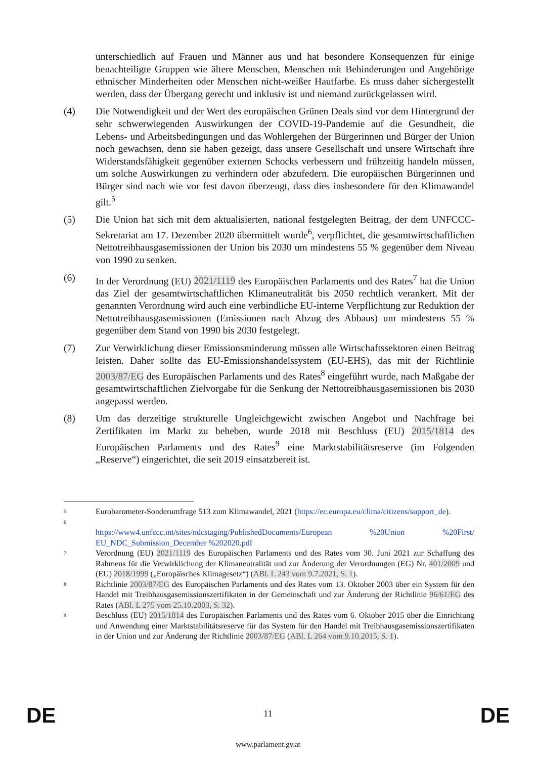unterschiedlich auf Frauen und Männer aus und hat besondere Konsequenzen für einige benachteiligte Gruppen wie ältere Menschen, Menschen mit Behinderungen und Angehörige ethnischer Minderheiten oder Menschen nicht-weißer Hautfarbe. Es muss daher sichergestellt werden, dass der Übergang gerecht und inklusiv ist und niemand zurückgelassen wird.
(4) Die Notwendigkeit und der Wert des europäischen Grünen Deals sind vor dem Hintergrund der sehr schwerwiegenden Auswirkungen der COVID-19-Pandemie auf die Gesundheit, die Lebens- und Arbeitsbedingungen und das Wohlergehen der Bürgerinnen und Bürger der Union noch gewachsen, denn sie haben gezeigt, dass unsere Gesellschaft und unsere Wirtschaft ihre Widerstandsfähigkeit gegenüber externen Schocks verbessern und frühzeitig handeln müssen, um solche Auswirkungen zu verhindern oder abzufedern. Die europäischen Bürgerinnen und Bürger sind nach wie vor fest davon überzeugt, dass dies insbesondere für den Klimawandel gilt.<sup>5</sup>
(5) Die Union hat sich mit dem aktualisierten, national festgelegten Beitrag, der dem UNFCCC-Sekretariat am 17. Dezember 2020 übermittelt wurde<sup>6</sup>, verpflichtet, die gesamtwirtschaftlichen Nettotreibhausgasemissionen der Union bis 2030 um mindestens 55 % gegenüber dem Niveau von 1990 zu senken.
(6) In der Verordnung (EU) 2021/1119 des Europäischen Parlaments und des Rates<sup>7</sup> hat die Union das Ziel der gesamtwirtschaftlichen Klimaneutralität bis 2050 rechtlich verankert. Mit der genannten Verordnung wird auch eine verbindliche EU-interne Verpflichtung zur Reduktion der Nettotreibhausgasemissionen (Emissionen nach Abzug des Abbaus) um mindestens 55 % gegenüber dem Stand von 1990 bis 2030 festgelegt.
(7) Zur Verwirklichung dieser Emissionsminderung müssen alle Wirtschaftssektoren einen Beitrag leisten. Daher sollte das EU-Emissionshandelssystem (EU-EHS), das mit der Richtlinie 2003/87/EG des Europäischen Parlaments und des Rates<sup>8</sup> eingeführt wurde, nach Maßgabe der gesamtwirtschaftlichen Zielvorgabe für die Senkung der Nettotreibhausgasemissionen bis 2030 angepasst werden.
(8) Um das derzeitige strukturelle Ungleichgewicht zwischen Angebot und Nachfrage bei Zertifikaten im Markt zu beheben, wurde 2018 mit Beschluss (EU) 2015/1814 des Europäischen Parlaments und des Rates<sup>9</sup> eine Marktstabilitätsreserve (im Folgenden „Reserve“) eingerichtet, die seit 2019 einsatzbereit ist.
5
Eurobarometer-Sonderumfrage 513 zum Klimawandel, 2021 (https://ec.europa.eu/clima/citizens/support_de).
6
https://www4.unfccc.int/sites/ndcstaging/PublishedDocuments/European %20Union %20First/ EU_NDC_Submission_December %202020.pdf
7
Verordnung (EU) 2021/1119 des Europäischen Parlaments und des Rates vom 30. Juni 2021 zur Schaffung des Rahmens für die Verwirklichung der Klimaneutralität und zur Änderung der Verordnungen (EG) Nr. 401/2009 und (EU) 2018/1999 („Europäisches Klimagesetz“) (ABl. L 243 vom 9.7.2021, S. 1).
8
Richtlinie 2003/87/EG des Europäischen Parlaments und des Rates vom 13. Oktober 2003 über ein System für den Handel mit Treibhausgasemissionszertifikaten in der Gemeinschaft und zur Änderung der Richtlinie 96/61/EG des Rates (ABl. L 275 vom 25.10.2003, S. 32).
9
Beschluss (EU) 2015/1814 des Europäischen Parlaments und des Rates vom 6. Oktober 2015 über die Einrichtung und Anwendung einer Marktstabilitätsreserve für das System für den Handel mit Treibhausgasemissionszertifikaten in der Union und zur Änderung der Richtlinie 2003/87/EG (ABl. L 264 vom 9.10.2015, S. 1).
DE
11 DE
www.parlament.gv.at